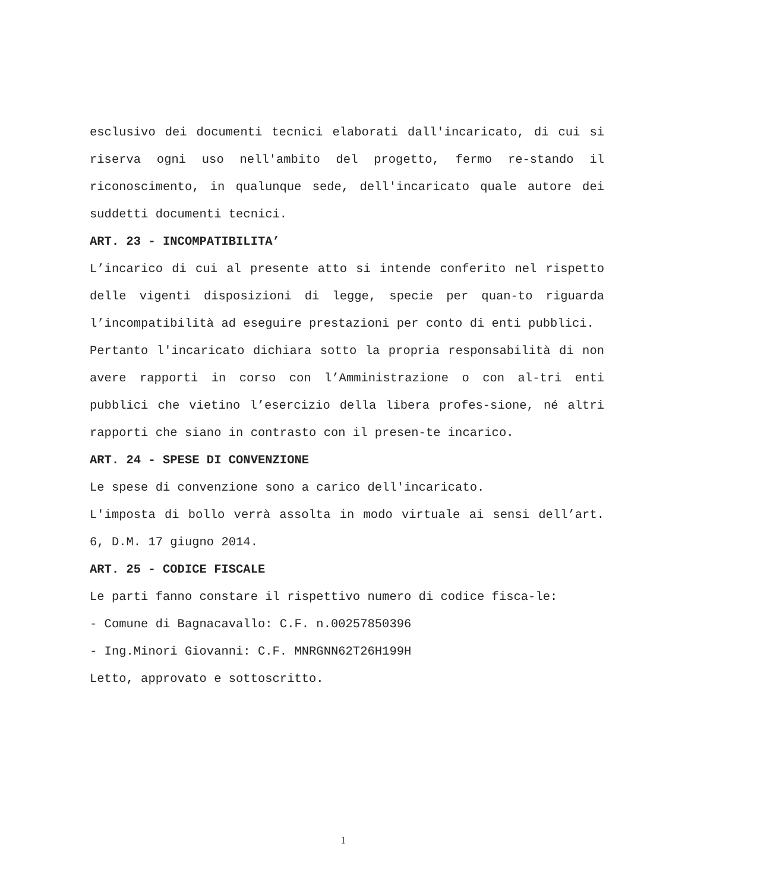esclusivo dei documenti tecnici elaborati dall'incaricato, di cui si riserva ogni uso nell'ambito del progetto, fermo re-stando il riconoscimento, in qualunque sede, dell'incaricato quale autore dei suddetti documenti tecnici.
ART. 23 - INCOMPATIBILITA’
L’incarico di cui al presente atto si intende conferito nel rispetto delle vigenti disposizioni di legge, specie per quan-to riguarda l’incompatibilità ad eseguire prestazioni per conto di enti pubblici.
Pertanto l'incaricato dichiara sotto la propria responsabilità di non avere rapporti in corso con l’Amministrazione o con al-tri enti pubblici che vietino l’esercizio della libera profes-sione, né altri rapporti che siano in contrasto con il presen-te incarico.
ART. 24 - SPESE DI CONVENZIONE
Le spese di convenzione sono a carico dell'incaricato.
L'imposta di bollo verrà assolta in modo virtuale ai sensi dell’art. 6, D.M. 17 giugno 2014.
ART. 25 - CODICE FISCALE
Le parti fanno constare il rispettivo numero di codice fisca-le:
- Comune di Bagnacavallo: C.F. n.00257850396
- Ing.Minori Giovanni: C.F. MNRGNN62T26H199H
Letto, approvato e sottoscritto.
1